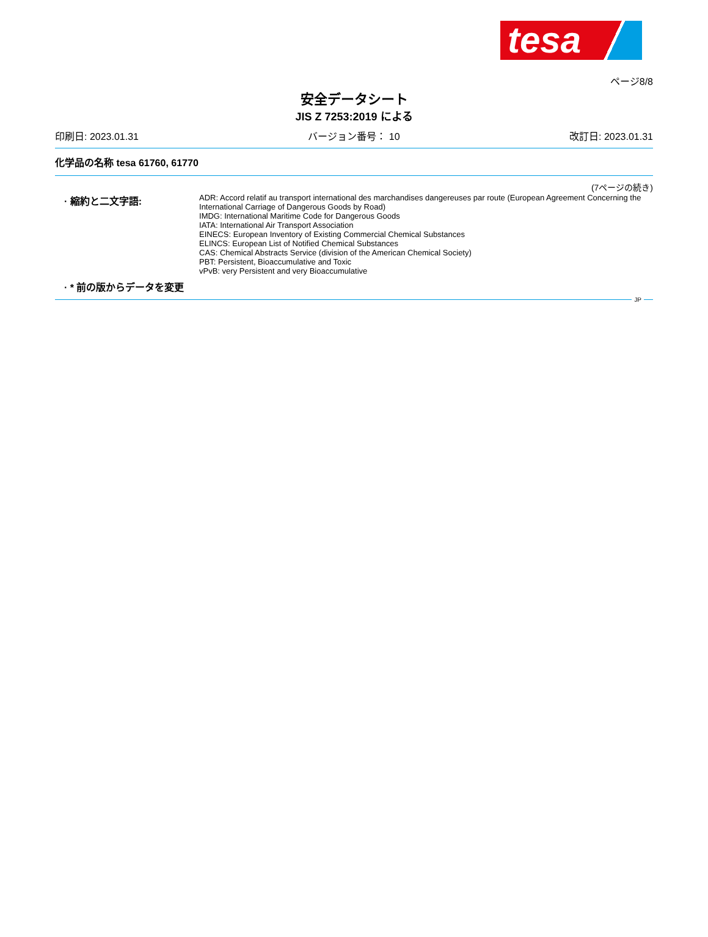tesa
ページ8/8
安全データシート
JIS Z 7253:2019 による
印刷日: 2023.01.31 バージョン番号： 10 改訂日: 2023.01.31
化学品の名称 tesa 61760, 61770
(7ページの続き)
· 縮約と二文字語:
ADR: Accord relatif au transport international des marchandises dangereuses par route (European Agreement Concerning the International Carriage of Dangerous Goods by Road)
IMDG: International Maritime Code for Dangerous Goods
IATA: International Air Transport Association
EINECS: European Inventory of Existing Commercial Chemical Substances
ELINCS: European List of Notified Chemical Substances
CAS: Chemical Abstracts Service (division of the American Chemical Society)
PBT: Persistent, Bioaccumulative and Toxic
vPvB: very Persistent and very Bioaccumulative
· * 前の版からデータを変更
JP